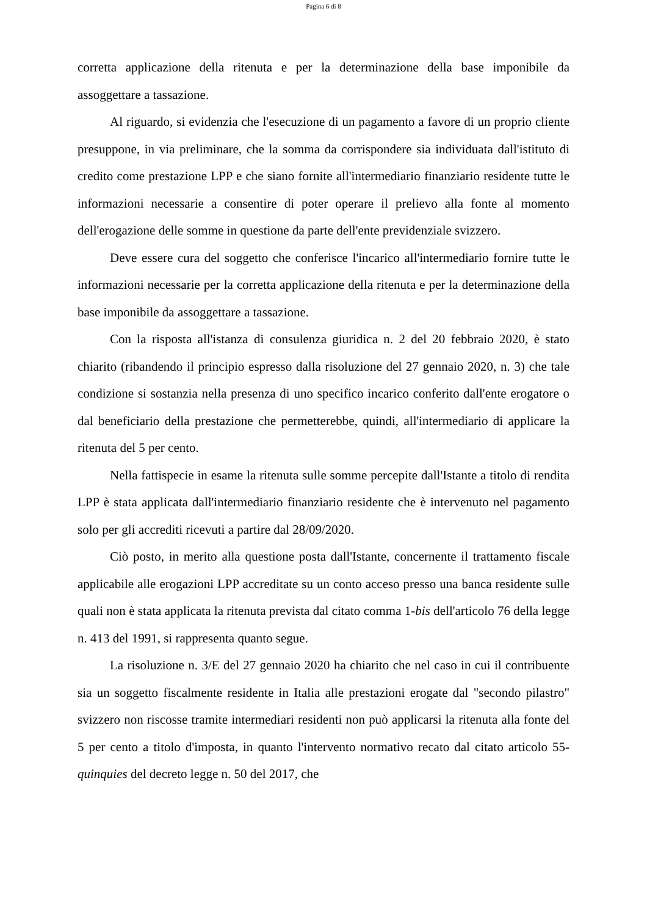Pagina 6 di 8
corretta applicazione della ritenuta e per la determinazione della base imponibile da assoggettare a tassazione.
Al riguardo, si evidenzia che l'esecuzione di un pagamento a favore di un proprio cliente presuppone, in via preliminare, che la somma da corrispondere sia individuata dall'istituto di credito come prestazione LPP e che siano fornite all'intermediario finanziario residente tutte le informazioni necessarie a consentire di poter operare il prelievo alla fonte al momento dell'erogazione delle somme in questione da parte dell'ente previdenziale svizzero.
Deve essere cura del soggetto che conferisce l'incarico all'intermediario fornire tutte le informazioni necessarie per la corretta applicazione della ritenuta e per la determinazione della base imponibile da assoggettare a tassazione.
Con la risposta all'istanza di consulenza giuridica n. 2 del 20 febbraio 2020, è stato chiarito (ribandendo il principio espresso dalla risoluzione del 27 gennaio 2020, n. 3) che tale condizione si sostanzia nella presenza di uno specifico incarico conferito dall'ente erogatore o dal beneficiario della prestazione che permetterebbe, quindi, all'intermediario di applicare la ritenuta del 5 per cento.
Nella fattispecie in esame la ritenuta sulle somme percepite dall'Istante a titolo di rendita LPP è stata applicata dall'intermediario finanziario residente che è intervenuto nel pagamento solo per gli accrediti ricevuti a partire dal 28/09/2020.
Ciò posto, in merito alla questione posta dall'Istante, concernente il trattamento fiscale applicabile alle erogazioni LPP accreditate su un conto acceso presso una banca residente sulle quali non è stata applicata la ritenuta prevista dal citato comma 1-bis dell'articolo 76 della legge n. 413 del 1991, si rappresenta quanto segue.
La risoluzione n. 3/E del 27 gennaio 2020 ha chiarito che nel caso in cui il contribuente sia un soggetto fiscalmente residente in Italia alle prestazioni erogate dal "secondo pilastro" svizzero non riscosse tramite intermediari residenti non può applicarsi la ritenuta alla fonte del 5 per cento a titolo d'imposta, in quanto l'intervento normativo recato dal citato articolo 55-quinquies del decreto legge n. 50 del 2017, che